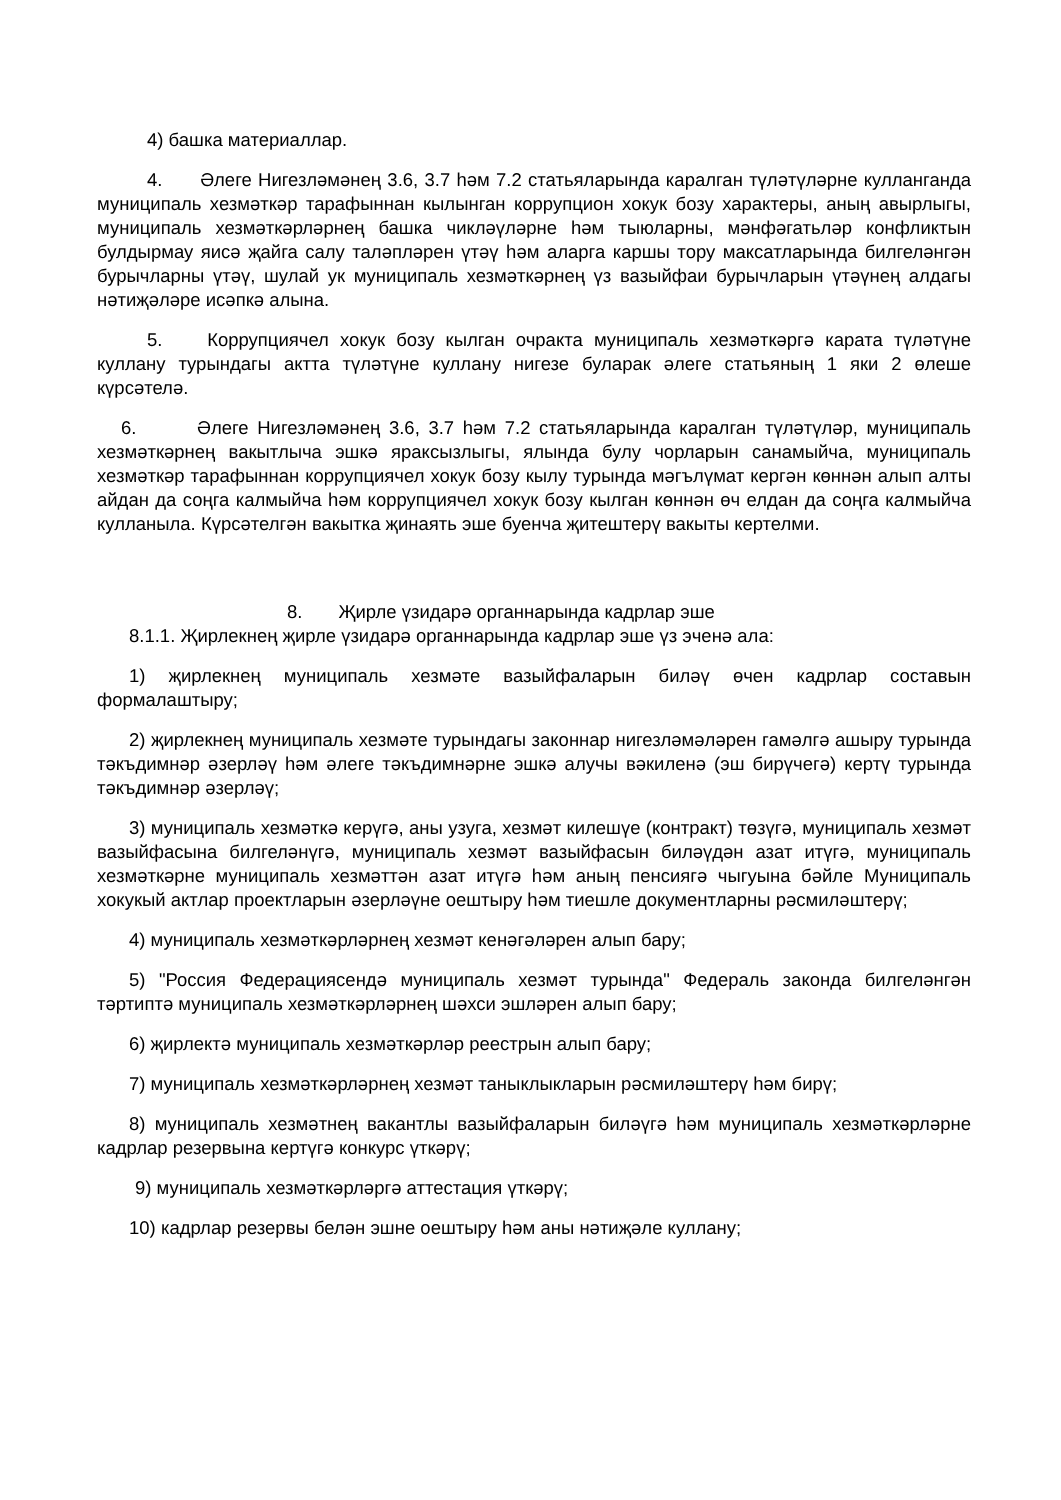4) башка материаллар.
4. Әлеге Нигезләмәнең 3.6, 3.7 һәм 7.2 статьяларында каралган түләтүләрне кулланганда муниципаль хезмәткәр тарафыннан кылынган коррупцион хокук бозу характеры, аның авырлыгы, муниципаль хезмәткәрләрнең башка чикләүләрне һәм тыюларны, мәнфәгатьләр конфликтын булдырмау яисә җайга салу таләпләрен үтәү һәм аларга каршы тору максатларында билгеләнгән бурычларны үтәү, шулай ук муниципаль хезмәткәрнең үз вазыйфаи бурычларын үтәүнең алдагы нәтиҗәләре исәпкә алына.
5. Коррупциячел хокук бозу кылган очракта муниципаль хезмәткәргә карата түләтүне куллану турындагы актта түләтүне куллану нигезе буларак әлеге статьяның 1 яки 2 өлеше күрсәтелә.
6. Әлеге Нигезләмәнең 3.6, 3.7 һәм 7.2 статьяларында каралган түләтүләр, муниципаль хезмәткәрнең вакытлыча эшкә яраксызлыгы, ялында булу чорларын санамыйча, муниципаль хезмәткәр тарафыннан коррупциячел хокук бозу кылу турында мәгълүмат кергән көннән алып алты айдан да соңга калмыйча һәм коррупциячел хокук бозу кылган көннән өч елдан да соңга калмыйча кулланыла. Күрсәтелгән вакытка җинаять эше буенча җитештерү вакыты кертелми.
8. Җирле үзидарә органнарында кадрлар эше
8.1.1. Җирлекнең җирле үзидарә органнарында кадрлар эше үз эченә ала:
1) җирлекнең муниципаль хезмәте вазыйфаларын биләү өчен кадрлар составын формалаштыру;
2) җирлекнең муниципаль хезмәте турындагы законнар нигезләмәләрен гамәлгә ашыру турында тәкъдимнәр әзерләү һәм әлеге тәкъдимнәрне эшкә алучы вәкиленә (эш бирүчегә) кертү турында тәкъдимнәр әзерләү;
3) муниципаль хезмәткә керүгә, аны узуга, хезмәт килешүе (контракт) төзүгә, муниципаль хезмәт вазыйфасына билгеләнүгә, муниципаль хезмәт вазыйфасын биләүдән азат итүгә, муниципаль хезмәткәрне муниципаль хезмәттән азат итүгә һәм аның пенсиягә чыгуына бәйле Муниципаль хокукый актлар проектларын әзерләүне оештыру һәм тиешле документларны рәсмиләштерү;
4) муниципаль хезмәткәрләрнең хезмәт кенәгәләрен алып бару;
5) "Россия Федерациясендә муниципаль хезмәт турында" Федераль законда билгеләнгән тәртиптә муниципаль хезмәткәрләрнең шәхси эшләрен алып бару;
6) җирлектә муниципаль хезмәткәрләр реестрын алып бару;
7) муниципаль хезмәткәрләрнең хезмәт таныклыкларын рәсмиләштерү һәм бирү;
8) муниципаль хезмәтнең вакантлы вазыйфаларын биләүгә һәм муниципаль хезмәткәрләрне кадрлар резервына кертүгә конкурс үткәрү;
9) муниципаль хезмәткәрләргә аттестация үткәрү;
10) кадрлар резервы белән эшне оештыру һәм аны нәтиҗәле куллану;